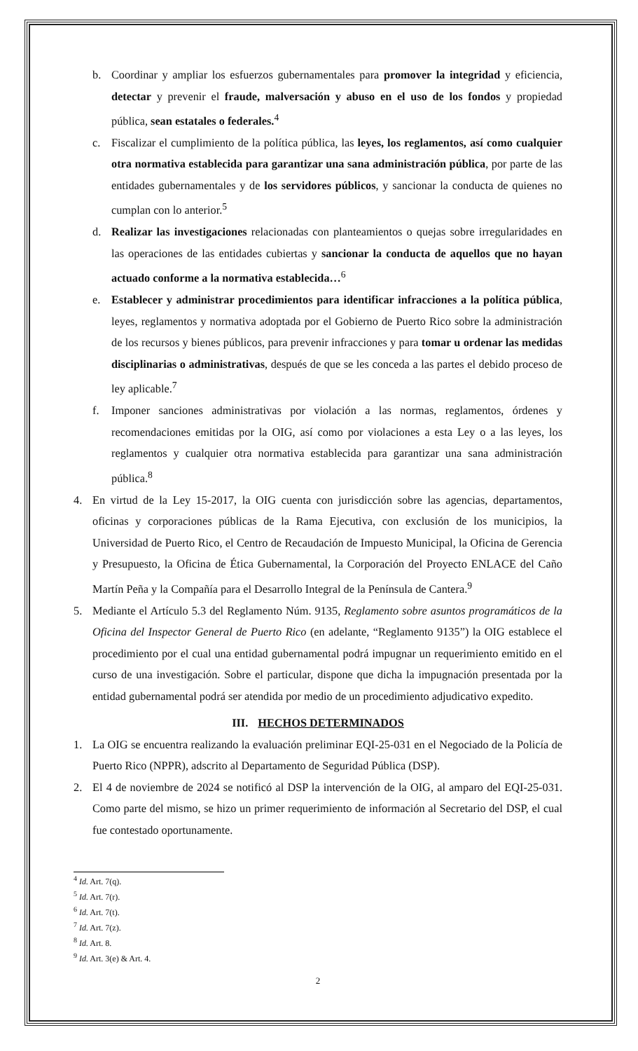b. Coordinar y ampliar los esfuerzos gubernamentales para promover la integridad y eficiencia, detectar y prevenir el fraude, malversación y abuso en el uso de los fondos y propiedad pública, sean estatales o federales.<sup>4</sup>
c. Fiscalizar el cumplimiento de la política pública, las leyes, los reglamentos, así como cualquier otra normativa establecida para garantizar una sana administración pública, por parte de las entidades gubernamentales y de los servidores públicos, y sancionar la conducta de quienes no cumplan con lo anterior.<sup>5</sup>
d. Realizar las investigaciones relacionadas con planteamientos o quejas sobre irregularidades en las operaciones de las entidades cubiertas y sancionar la conducta de aquellos que no hayan actuado conforme a la normativa establecida…<sup>6</sup>
e. Establecer y administrar procedimientos para identificar infracciones a la política pública, leyes, reglamentos y normativa adoptada por el Gobierno de Puerto Rico sobre la administración de los recursos y bienes públicos, para prevenir infracciones y para tomar u ordenar las medidas disciplinarias o administrativas, después de que se les conceda a las partes el debido proceso de ley aplicable.<sup>7</sup>
f. Imponer sanciones administrativas por violación a las normas, reglamentos, órdenes y recomendaciones emitidas por la OIG, así como por violaciones a esta Ley o a las leyes, los reglamentos y cualquier otra normativa establecida para garantizar una sana administración pública.<sup>8</sup>
4. En virtud de la Ley 15-2017, la OIG cuenta con jurisdicción sobre las agencias, departamentos, oficinas y corporaciones públicas de la Rama Ejecutiva, con exclusión de los municipios, la Universidad de Puerto Rico, el Centro de Recaudación de Impuesto Municipal, la Oficina de Gerencia y Presupuesto, la Oficina de Ética Gubernamental, la Corporación del Proyecto ENLACE del Caño Martín Peña y la Compañía para el Desarrollo Integral de la Península de Cantera.<sup>9</sup>
5. Mediante el Artículo 5.3 del Reglamento Núm. 9135, Reglamento sobre asuntos programáticos de la Oficina del Inspector General de Puerto Rico (en adelante, “Reglamento 9135”) la OIG establece el procedimiento por el cual una entidad gubernamental podrá impugnar un requerimiento emitido en el curso de una investigación. Sobre el particular, dispone que dicha la impugnación presentada por la entidad gubernamental podrá ser atendida por medio de un procedimiento adjudicativo expedito.
III. HECHOS DETERMINADOS
1. La OIG se encuentra realizando la evaluación preliminar EQI-25-031 en el Negociado de la Policía de Puerto Rico (NPPR), adscrito al Departamento de Seguridad Pública (DSP).
2. El 4 de noviembre de 2024 se notificó al DSP la intervención de la OIG, al amparo del EQI-25-031. Como parte del mismo, se hizo un primer requerimiento de información al Secretario del DSP, el cual fue contestado oportunamente.
<sup>4</sup> Id. Art. 7(q).
<sup>5</sup> Id. Art. 7(r).
<sup>6</sup> Id. Art. 7(t).
<sup>7</sup> Id. Art. 7(z).
<sup>8</sup> Id. Art. 8.
<sup>9</sup> Id. Art. 3(e) & Art. 4.
2